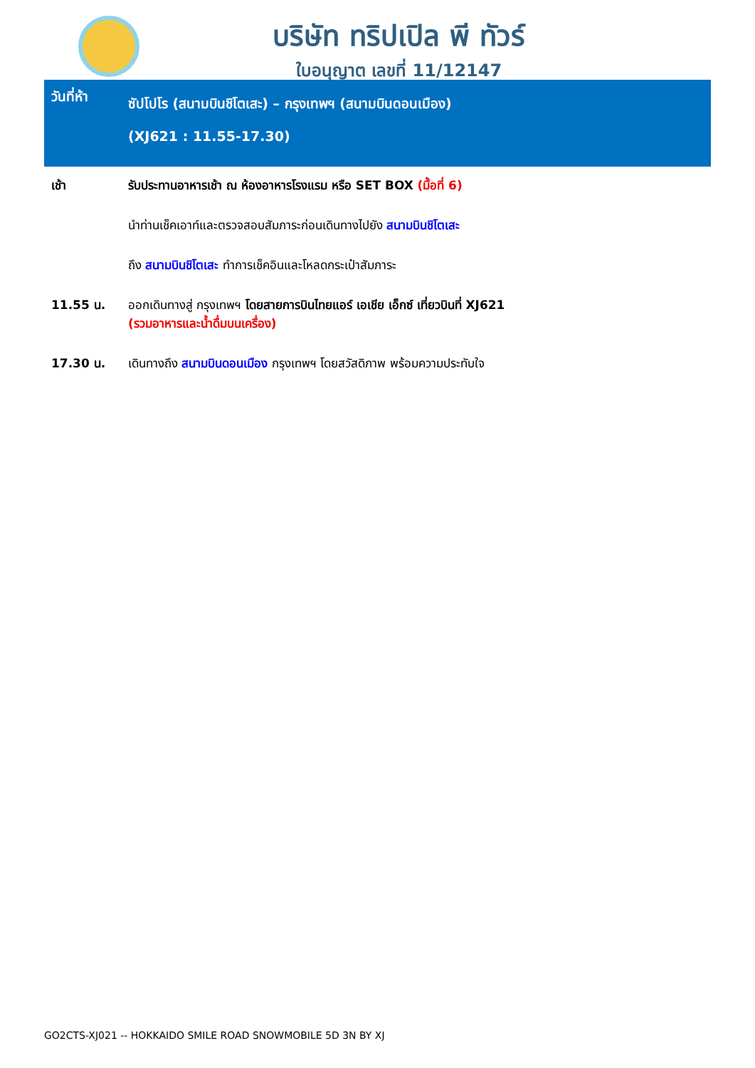บริษัท ทริปเปิล พี ทัวร์
ใบอนุญาต เลขที่ 11/12147
วันที่ห้า
ซัปโปโร (สนามบินชิโตเสะ) – กรุงเทพฯ (สนามบินดอนเมือง)
(XJ621 : 11.55-17.30)
| เช้า | รับประทานอาหารเช้า ณ ห้องอาหารโรงแรม หรือ SET BOX (มื้อที่ 6) |
| | นำท่านเช็คเอาท์และตรวจสอบสัมภาระก่อนเดินทางไปยัง สนามบินชิโตเสะ |
| | ถึง สนามบินชิโตเสะ ทำการเช็คอินและโหลดกระเป๋าสัมภาระ |
| 11.55 น. | ออกเดินทางสู่ กรุงเทพฯ โดยสายการบินไทยแอร์ เอเชีย เอ็กซ์ เที่ยวบินที่ XJ621 (รวมอาหารและน้ำดื่มบนเครื่อง) |
| 17.30 น. | เดินทางถึง สนามบินดอนเมือง กรุงเทพฯ โดยสวัสดิภาพ พร้อมความประทับใจ |
GO2CTS-XJ021 -- HOKKAIDO SMILE ROAD SNOWMOBILE 5D 3N BY XJ